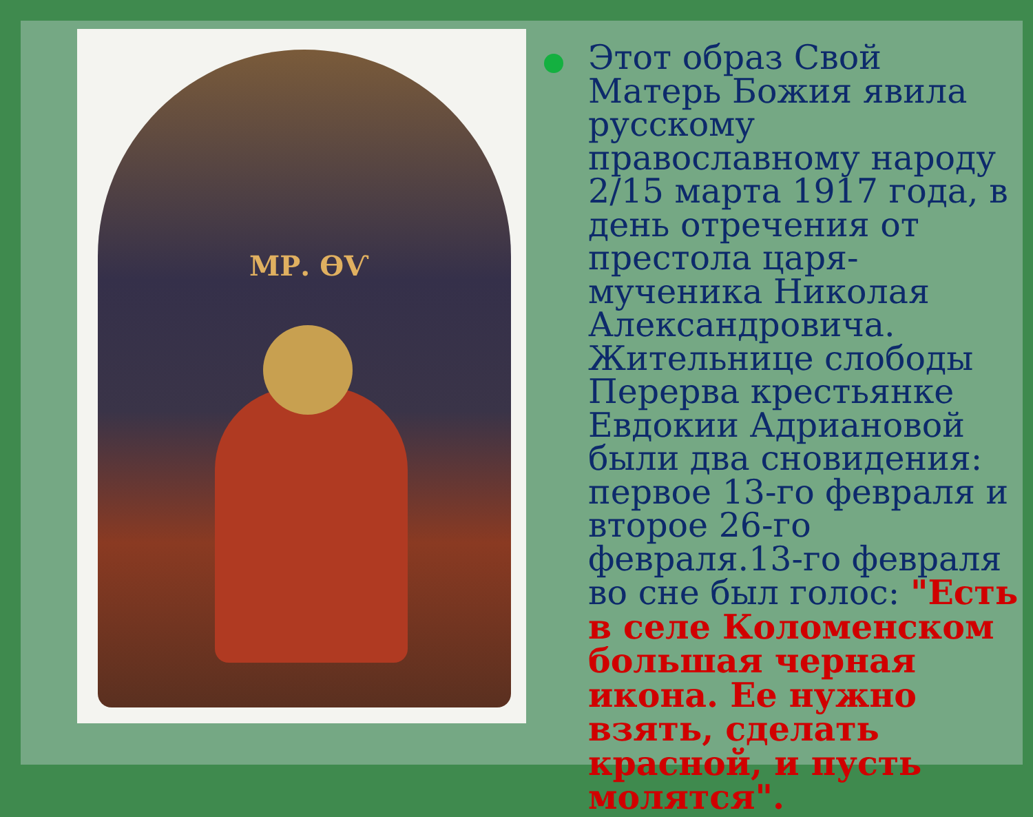МР. ѲѴ
Этот образ Свой Матерь Божия явила русскому православному народу 2/15 марта 1917 года, в день отречения от престола царя-мученика Николая Александровича. Жительнице слободы Перерва крестьянке Евдокии Адриановой были два сновидения: первое 13-го февраля и второе 26-го февраля.13-го февраля во сне был голос: "Есть в селе Коломенском большая черная икона. Ее нужно взять, сделать красной, и пусть молятся".